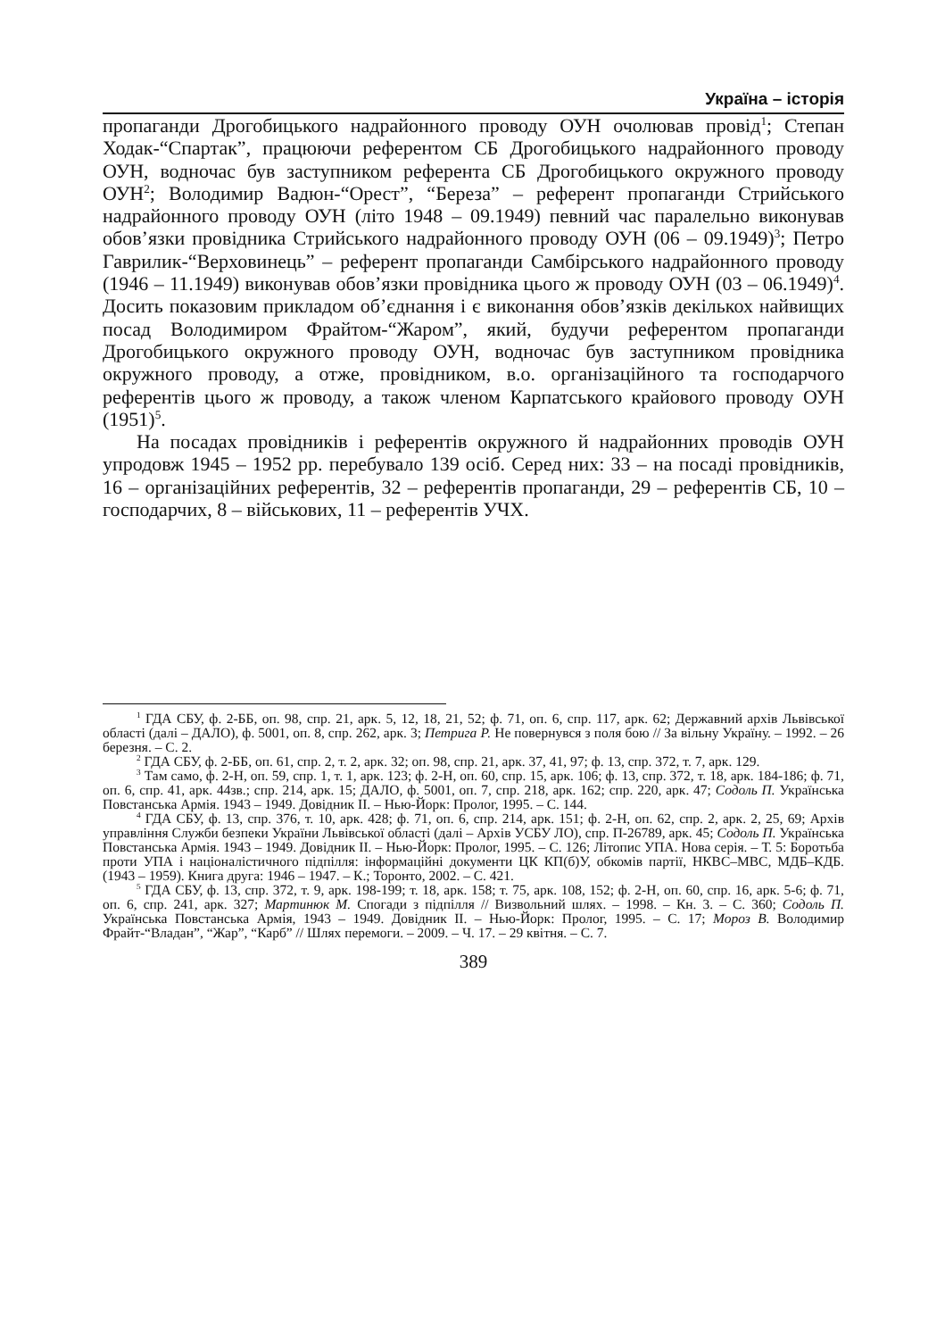Україна – історія
пропаганди Дрогобицького надрайонного проводу ОУН очолював провід<sup>1</sup>; Степан Ходак-“Спартак”, працюючи референтом СБ Дрогобицького надрайонного проводу ОУН, водночас був заступником референта СБ Дрогобицького окружного проводу ОУН<sup>2</sup>; Володимир Вадюн-“Орест”, “Береза” – референт пропаганди Стрийського надрайонного проводу ОУН (літо 1948 – 09.1949) певний час паралельно виконував обов’язки провідника Стрийського надрайонного проводу ОУН (06 – 09.1949)<sup>3</sup>; Петро Гаврилик-“Верховинець” – референт пропаганди Самбірського надрайонного проводу (1946 – 11.1949) виконував обов’язки провідника цього ж проводу ОУН (03 – 06.1949)<sup>4</sup>. Досить показовим прикладом об’єднання і є виконання обов’язків декількох найвищих посад Володимиром Фрайтом-“Жаром”, який, будучи референтом пропаганди Дрогобицького окружного проводу ОУН, водночас був заступником провідника окружного проводу, а отже, провідником, в.о. організаційного та господарчого референтів цього ж проводу, а також членом Карпатського крайового проводу ОУН (1951)<sup>5</sup>.
На посадах провідників і референтів окружного й надрайонних проводів ОУН упродовж 1945 – 1952 рр. перебувало 139 осіб. Серед них: 33 – на посаді провідників, 16 – організаційних референтів, 32 – референтів пропаганди, 29 – референтів СБ, 10 – господарчих, 8 – військових, 11 – референтів УЧХ.
<sup>1</sup> ГДА СБУ, ф. 2-ББ, оп. 98, спр. 21, арк. 5, 12, 18, 21, 52; ф. 71, оп. 6, спр. 117, арк. 62; Державний архів Львівської області (далі – ДАЛО), ф. 5001, оп. 8, спр. 262, арк. 3; Петрига Р. Не повернувся з поля бою // За вільну Україну. – 1992. – 26 березня. – С. 2.
<sup>2</sup> ГДА СБУ, ф. 2-ББ, оп. 61, спр. 2, т. 2, арк. 32; оп. 98, спр. 21, арк. 37, 41, 97; ф. 13, спр. 372, т. 7, арк. 129.
<sup>3</sup> Там само, ф. 2-Н, оп. 59, спр. 1, т. 1, арк. 123; ф. 2-Н, оп. 60, спр. 15, арк. 106; ф. 13, спр. 372, т. 18, арк. 184-186; ф. 71, оп. 6, спр. 41, арк. 44зв.; спр. 214, арк. 15; ДАЛО, ф. 5001, оп. 7, спр. 218, арк. 162; спр. 220, арк. 47; Содоль П. Українська Повстанська Армія. 1943 – 1949. Довідник ІІ. – Нью-Йорк: Пролог, 1995. – С. 144.
<sup>4</sup> ГДА СБУ, ф. 13, спр. 376, т. 10, арк. 428; ф. 71, оп. 6, спр. 214, арк. 151; ф. 2-Н, оп. 62, спр. 2, арк. 2, 25, 69; Архів управління Служби безпеки України Львівської області (далі – Архів УСБУ ЛО), спр. П-26789, арк. 45; Содоль П. Українська Повстанська Армія. 1943 – 1949. Довідник ІІ. – Нью-Йорк: Пролог, 1995. – С. 126; Літопис УПА. Нова серія. – Т. 5: Боротьба проти УПА і націоналістичного підпілля: інформаційні документи ЦК КП(б)У, обкомів партії, НКВС–МВС, МДБ–КДБ. (1943 – 1959). Книга друга: 1946 – 1947. – К.; Торонто, 2002. – С. 421.
<sup>5</sup> ГДА СБУ, ф. 13, спр. 372, т. 9, арк. 198-199; т. 18, арк. 158; т. 75, арк. 108, 152; ф. 2-Н, оп. 60, спр. 16, арк. 5-6; ф. 71, оп. 6, спр. 241, арк. 327; Мартинюк М. Спогади з підпілля // Визвольний шлях. – 1998. – Кн. 3. – С. 360; Содоль П. Українська Повстанська Армія, 1943 – 1949. Довідник ІІ. – Нью-Йорк: Пролог, 1995. – С. 17; Мороз В. Володимир Фрайт-“Владан”, “Жар”, “Карб” // Шлях перемоги. – 2009. – Ч. 17. – 29 квітня. – С. 7.
389